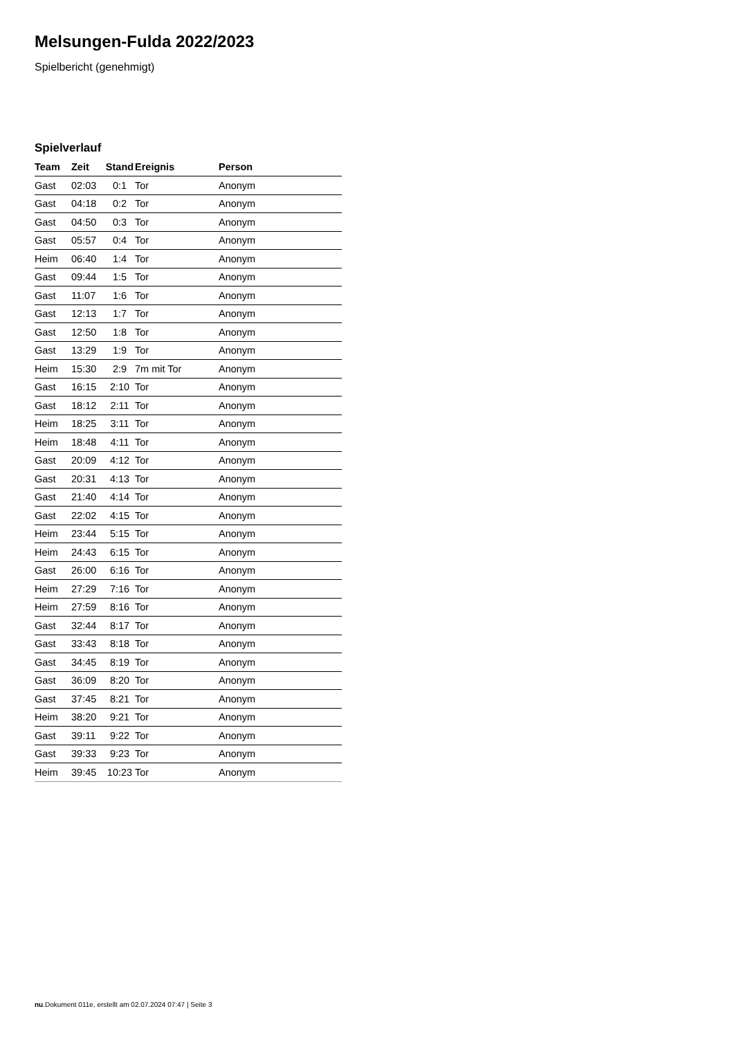Melsungen-Fulda 2022/2023
Spielbericht (genehmigt)
Spielverlauf
| Team | Zeit | Stand | Ereignis | Person |
| --- | --- | --- | --- | --- |
| Gast | 02:03 | 0:1 | Tor | Anonym |
| Gast | 04:18 | 0:2 | Tor | Anonym |
| Gast | 04:50 | 0:3 | Tor | Anonym |
| Gast | 05:57 | 0:4 | Tor | Anonym |
| Heim | 06:40 | 1:4 | Tor | Anonym |
| Gast | 09:44 | 1:5 | Tor | Anonym |
| Gast | 11:07 | 1:6 | Tor | Anonym |
| Gast | 12:13 | 1:7 | Tor | Anonym |
| Gast | 12:50 | 1:8 | Tor | Anonym |
| Gast | 13:29 | 1:9 | Tor | Anonym |
| Heim | 15:30 | 2:9 | 7m mit Tor | Anonym |
| Gast | 16:15 | 2:10 | Tor | Anonym |
| Gast | 18:12 | 2:11 | Tor | Anonym |
| Heim | 18:25 | 3:11 | Tor | Anonym |
| Heim | 18:48 | 4:11 | Tor | Anonym |
| Gast | 20:09 | 4:12 | Tor | Anonym |
| Gast | 20:31 | 4:13 | Tor | Anonym |
| Gast | 21:40 | 4:14 | Tor | Anonym |
| Gast | 22:02 | 4:15 | Tor | Anonym |
| Heim | 23:44 | 5:15 | Tor | Anonym |
| Heim | 24:43 | 6:15 | Tor | Anonym |
| Gast | 26:00 | 6:16 | Tor | Anonym |
| Heim | 27:29 | 7:16 | Tor | Anonym |
| Heim | 27:59 | 8:16 | Tor | Anonym |
| Gast | 32:44 | 8:17 | Tor | Anonym |
| Gast | 33:43 | 8:18 | Tor | Anonym |
| Gast | 34:45 | 8:19 | Tor | Anonym |
| Gast | 36:09 | 8:20 | Tor | Anonym |
| Gast | 37:45 | 8:21 | Tor | Anonym |
| Heim | 38:20 | 9:21 | Tor | Anonym |
| Gast | 39:11 | 9:22 | Tor | Anonym |
| Gast | 39:33 | 9:23 | Tor | Anonym |
| Heim | 39:45 | 10:23 | Tor | Anonym |
nu.Dokument 011e, erstellt am 02.07.2024 07:47 | Seite 3